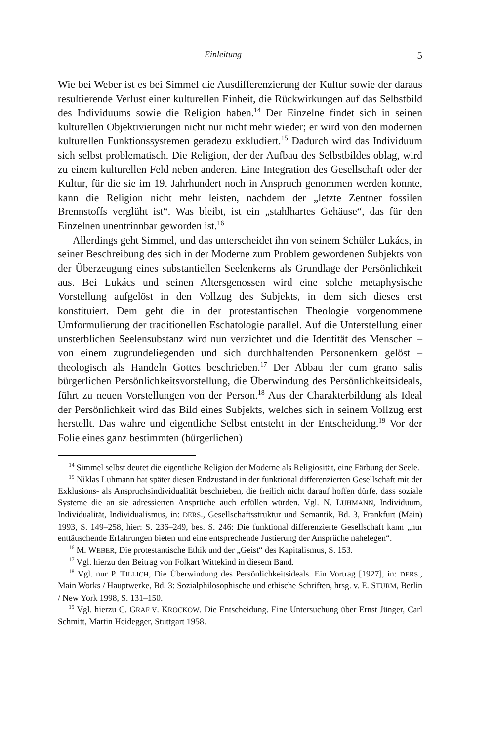Einleitung 5
Wie bei Weber ist es bei Simmel die Ausdifferenzierung der Kultur sowie der daraus resultierende Verlust einer kulturellen Einheit, die Rückwirkungen auf das Selbstbild des Individuums sowie die Religion haben.<sup>14</sup> Der Einzelne findet sich in seinen kulturellen Objektivierungen nicht nur nicht mehr wieder; er wird von den modernen kulturellen Funktionssystemen geradezu exkludiert.<sup>15</sup> Dadurch wird das Individuum sich selbst problematisch. Die Religion, der der Aufbau des Selbstbildes oblag, wird zu einem kulturellen Feld neben anderen. Eine Integration des Gesellschaft oder der Kultur, für die sie im 19. Jahrhundert noch in Anspruch genommen werden konnte, kann die Religion nicht mehr leisten, nachdem der „letzte Zentner fossilen Brennstoffs verglüht ist“. Was bleibt, ist ein „stahlhartes Gehäuse“, das für den Einzelnen unentrinnbar geworden ist.<sup>16</sup>
Allerdings geht Simmel, und das unterscheidet ihn von seinem Schüler Lukács, in seiner Beschreibung des sich in der Moderne zum Problem gewordenen Subjekts von der Überzeugung eines substantiellen Seelenkerns als Grundlage der Persönlichkeit aus. Bei Lukács und seinen Altersgenossen wird eine solche metaphysische Vorstellung aufgelöst in den Vollzug des Subjekts, in dem sich dieses erst konstituiert. Dem geht die in der protestantischen Theologie vorgenommene Umformulierung der traditionellen Eschatologie parallel. Auf die Unterstellung einer unsterblichen Seelensubstanz wird nun verzichtet und die Identität des Menschen – von einem zugrundeliegenden und sich durchhaltenden Personenkern gelöst – theologisch als Handeln Gottes beschrieben.<sup>17</sup> Der Abbau der cum grano salis bürgerlichen Persönlichkeitsvorstellung, die Überwindung des Persönlichkeitsideals, führt zu neuen Vorstellungen von der Person.<sup>18</sup> Aus der Charakterbildung als Ideal der Persönlichkeit wird das Bild eines Subjekts, welches sich in seinem Vollzug erst herstellt. Das wahre und eigentliche Selbst entsteht in der Entscheidung.<sup>19</sup> Vor der Folie eines ganz bestimmten (bürgerlichen)
<sup>14</sup> Simmel selbst deutet die eigentliche Religion der Moderne als Religiosität, eine Färbung der Seele.
<sup>15</sup> Niklas Luhmann hat später diesen Endzustand in der funktional differenzierten Gesellschaft mit der Exklusions- als Anspruchsindividualität beschrieben, die freilich nicht darauf hoffen dürfe, dass soziale Systeme die an sie adressierten Ansprüche auch erfüllen würden. Vgl. N. LUHMANN, Individuum, Individualität, Individualismus, in: DERS., Gesellschaftsstruktur und Semantik, Bd. 3, Frankfurt (Main) 1993, S. 149–258, hier: S. 236–249, bes. S. 246: Die funktional differenzierte Gesellschaft kann „nur enttäuschende Erfahrungen bieten und eine entsprechende Justierung der Ansprüche nahelegen“.
<sup>16</sup> M. WEBER, Die protestantische Ethik und der „Geist“ des Kapitalismus, S. 153.
<sup>17</sup> Vgl. hierzu den Beitrag von Folkart Wittekind in diesem Band.
<sup>18</sup> Vgl. nur P. TILLICH, Die Überwindung des Persönlichkeitsideals. Ein Vortrag [1927], in: DERS., Main Works / Hauptwerke, Bd. 3: Sozialphilosophische und ethische Schriften, hrsg. v. E. STURM, Berlin / New York 1998, S. 131–150.
<sup>19</sup> Vgl. hierzu C. GRAF V. KROCKOW. Die Entscheidung. Eine Untersuchung über Ernst Jünger, Carl Schmitt, Martin Heidegger, Stuttgart 1958.